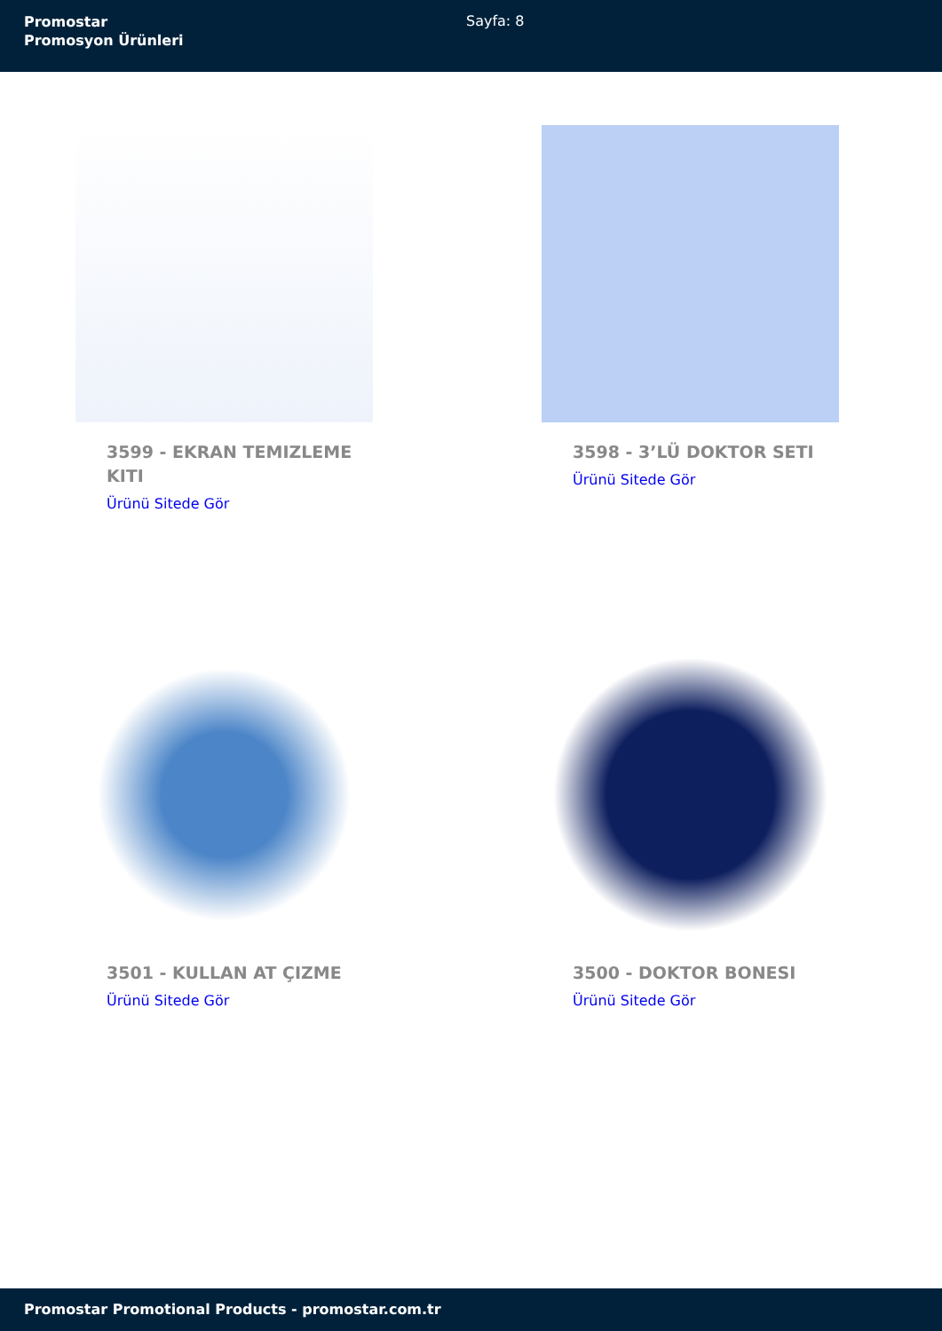Promostar
Promosyon Ürünleri
Sayfa: 8
3599 - EKRAN TEMIZLEME KITI
Ürünü Sitede Gör
3598 - 3’LÜ DOKTOR SETI
Ürünü Sitede Gör
3501 - KULLAN AT ÇIZME
Ürünü Sitede Gör
3500 - DOKTOR BONESI
Ürünü Sitede Gör
Promostar Promotional Products - promostar.com.tr